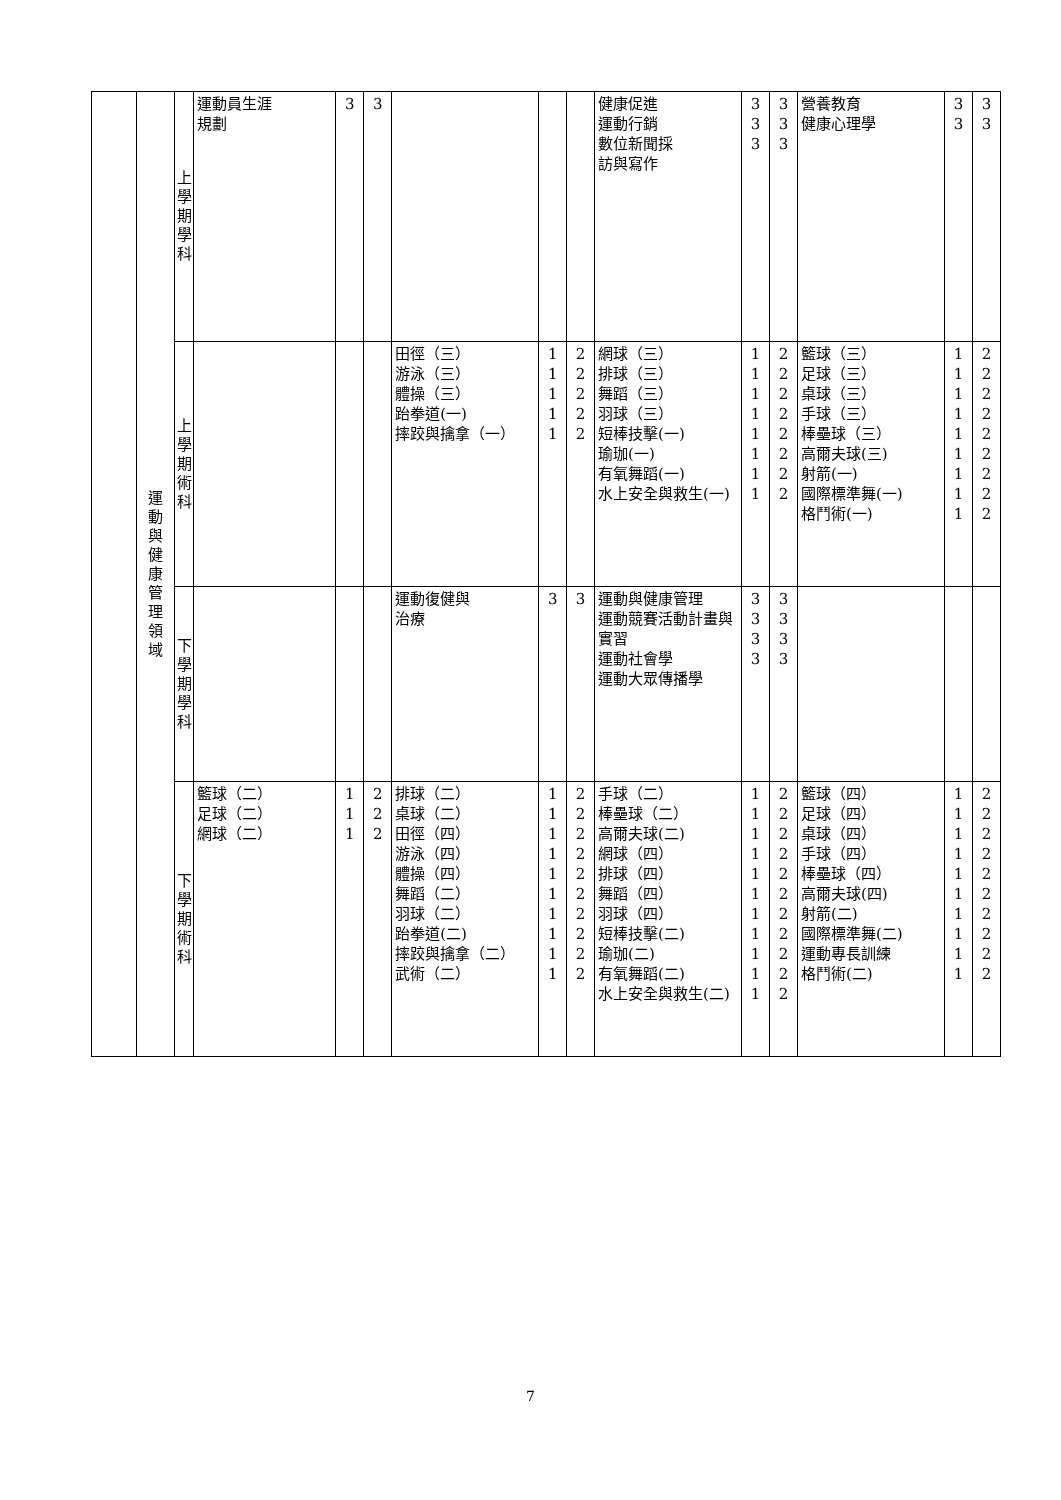| | 運 動 與 健 康 管 理 領 域 | 上 學 期 學 科 | 運動員生涯 規劃 | 3 | 3 | | | | 健康促進 運動行銷 數位新聞採 訪與寫作 | 3 3 3 | 3 3 3 | 營養教育 健康心理學 | 3 3 | 3 3 |
| | | 上 學 期 術 科 | | | | 田徑（三） 游泳（三） 體操（三） 跆拳道(一) 摔跤與擒拿（一） | 1 1 1 1 1 | 2 2 2 2 2 | 網球（三） 排球（三） 舞蹈（三） 羽球（三） 短棒技擊(一) 瑜珈(一) 有氧舞蹈(一) 水上安全與救生(一) | 1 1 1 1 1 1 1 1 | 2 2 2 2 2 2 2 2 | 籃球（三） 足球（三） 桌球（三） 手球（三） 棒壘球（三） 高爾夫球(三) 射箭(一) 國際標準舞(一) 格鬥術(一) | 1 1 1 1 1 1 1 1 1 | 2 2 2 2 2 2 2 2 2 |
| | | 下 學 期 學 科 | | | | 運動復健與 治療 | 3 | 3 | 運動與健康管理 運動競賽活動計畫與實習 運動社會學 運動大眾傳播學 | 3 3 3 3 | 3 3 3 3 | | | |
| | | 下 學 期 術 科 | 籃球（二） 足球（二） 網球（二） | 1 1 1 | 2 2 2 | 排球（二） 桌球（二） 田徑（四） 游泳（四） 體操（四） 舞蹈（二） 羽球（二） 跆拳道(二) 摔跤與擒拿（二） 武術（二） | 1 1 1 1 1 1 1 1 1 1 | 2 2 2 2 2 2 2 2 2 2 | 手球（二） 棒壘球（二） 高爾夫球(二) 網球（四） 排球（四） 舞蹈（四） 羽球（四） 短棒技擊(二) 瑜珈(二) 有氧舞蹈(二) 水上安全與救生(二) | 1 1 1 1 1 1 1 1 1 1 1 | 2 2 2 2 2 2 2 2 2 2 2 | 籃球（四） 足球（四） 桌球（四） 手球（四） 棒壘球（四） 高爾夫球(四) 射箭(二) 國際標準舞(二) 運動專長訓練 格鬥術(二) | 1 1 1 1 1 1 1 1 1 1 | 2 2 2 2 2 2 2 2 2 2 |
7